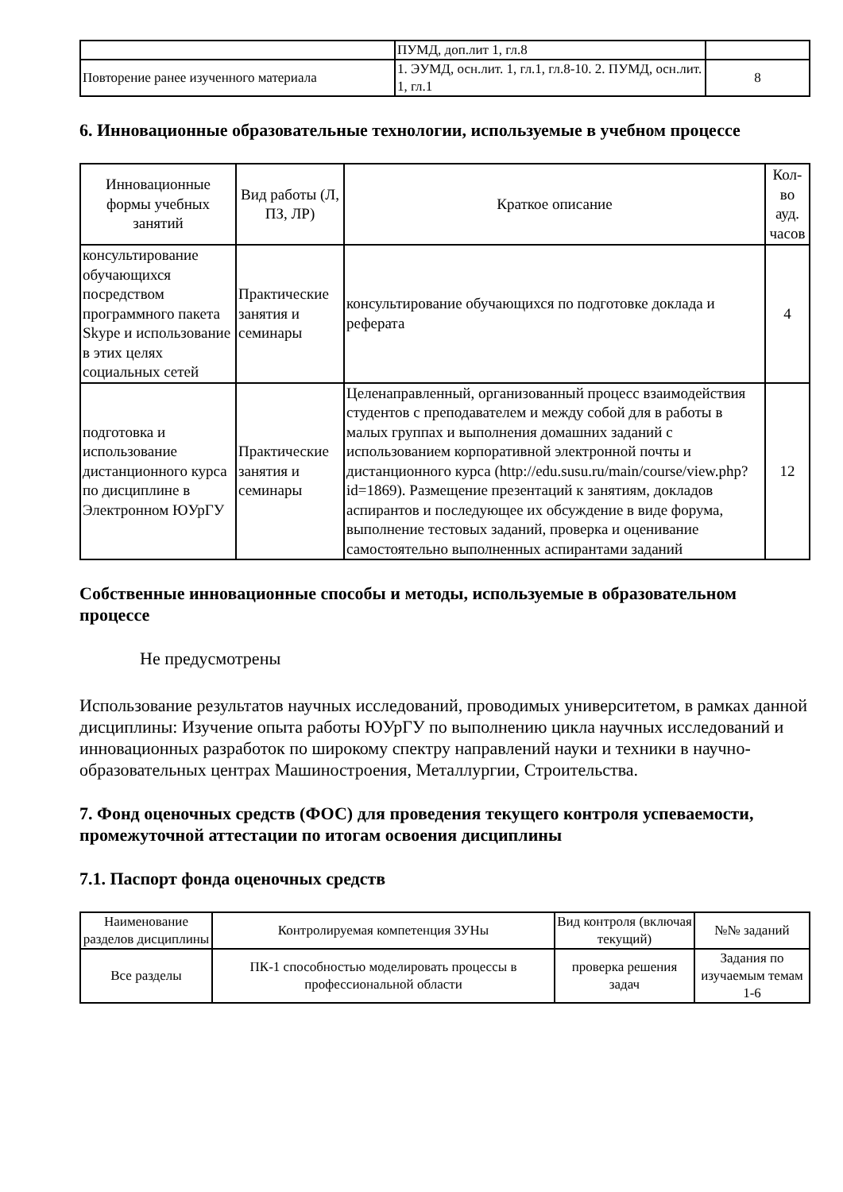| | ПУМД, доп.лит 1, гл.8 | |
| Повторение ранее изученного материала | 1. ЭУМД, осн.лит. 1, гл.1, гл.8-10. 2. ПУМД, осн.лит. 1, гл.1 | 8 |
6. Инновационные образовательные технологии, используемые в учебном процессе
| Инновационные формы учебных занятий | Вид работы (Л, ПЗ, ЛР) | Краткое описание | Кол-во ауд. часов |
| --- | --- | --- | --- |
| консультирование обучающихся посредством программного пакета Skype и использование в этих целях социальных сетей | Практические занятия и семинары | консультирование обучающихся по подготовке доклада и реферата | 4 |
| подготовка и использование дистанционного курса по дисциплине в Электронном ЮУрГУ | Практические занятия и семинары | Целенаправленный, организованный процесс взаимодействия студентов с преподавателем и между собой для в работы в малых группах и выполнения домашних заданий с использованием корпоративной электронной почты и дистанционного курса (http://edu.susu.ru/main/course/view.php?id=1869). Размещение презентаций к занятиям, докладов аспирантов и последующее их обсуждение в виде форума, выполнение тестовых заданий, проверка и оценивание самостоятельно выполненных аспирантами заданий | 12 |
Собственные инновационные способы и методы, используемые в образовательном процессе
Не предусмотрены
Использование результатов научных исследований, проводимых университетом, в рамках данной дисциплины: Изучение опыта работы ЮУрГУ по выполнению цикла научных исследований и инновационных разработок по широкому спектру направлений науки и техники в научно-образовательных центрах Машиностроения, Металлургии, Строительства.
7. Фонд оценочных средств (ФОС) для проведения текущего контроля успеваемости, промежуточной аттестации по итогам освоения дисциплины
7.1. Паспорт фонда оценочных средств
| Наименование разделов дисциплины | Контролируемая компетенция ЗУНы | Вид контроля (включая текущий) | №№ заданий |
| --- | --- | --- | --- |
| Все разделы | ПК-1 способностью моделировать процессы в профессиональной области | проверка решения задач | Задания по изучаемым темам 1-6 |